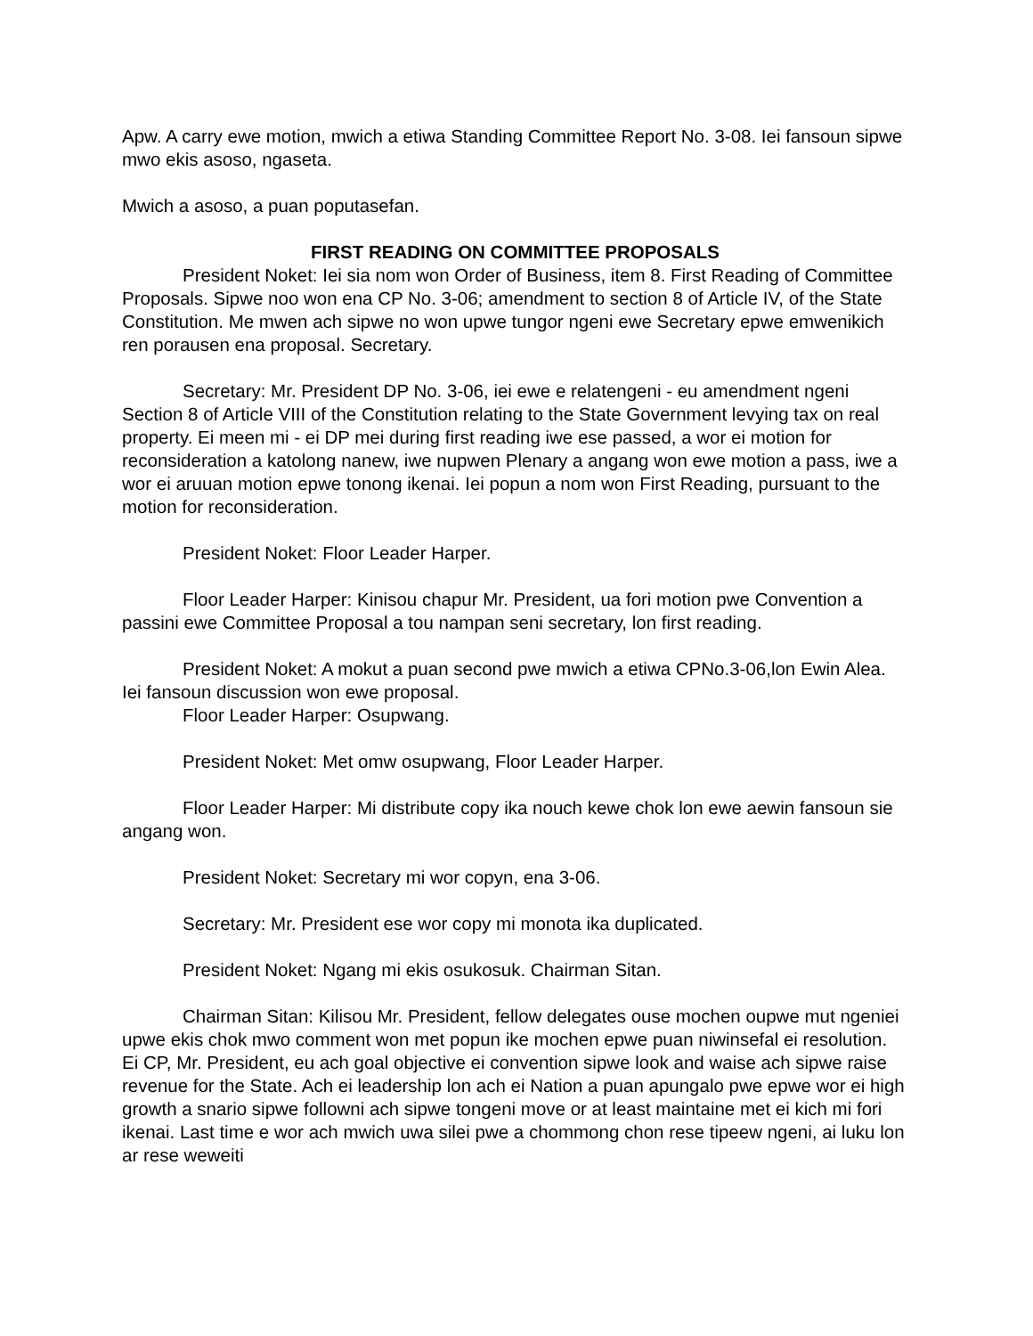Apw. A carry ewe motion, mwich a etiwa Standing Committee Report No. 3-08. Iei fansoun sipwe mwo ekis asoso, ngaseta.
Mwich a asoso, a puan poputasefan.
FIRST READING ON COMMITTEE PROPOSALS
President Noket: Iei sia nom won Order of Business, item 8. First Reading of Committee Proposals. Sipwe noo won ena CP No. 3-06; amendment to section 8 of Article IV, of the State Constitution. Me mwen ach sipwe no won upwe tungor ngeni ewe Secretary epwe emwenikich ren porausen ena proposal. Secretary.
Secretary: Mr. President DP No. 3-06, iei ewe e relatengeni - eu amendment ngeni Section 8 of Article VIII of the Constitution relating to the State Government levying tax on real property. Ei meen mi - ei DP mei during first reading iwe ese passed, a wor ei motion for reconsideration a katolong nanew, iwe nupwen Plenary a angang won ewe motion a pass, iwe a wor ei aruuan motion epwe tonong ikenai. Iei popun a nom won First Reading, pursuant to the motion for reconsideration.
President Noket: Floor Leader Harper.
Floor Leader Harper: Kinisou chapur Mr. President, ua fori motion pwe Convention a passini ewe Committee Proposal a tou nampan seni secretary, lon first reading.
President Noket: A mokut a puan second pwe mwich a etiwa CPNo.3-06,lon Ewin Alea. Iei fansoun discussion won ewe proposal.
Floor Leader Harper: Osupwang.
President Noket: Met omw osupwang, Floor Leader Harper.
Floor Leader Harper: Mi distribute copy ika nouch kewe chok lon ewe aewin fansoun sie angang won.
President Noket: Secretary mi wor copyn, ena 3-06.
Secretary: Mr. President ese wor copy mi monota ika duplicated.
President Noket: Ngang mi ekis osukosuk. Chairman Sitan.
Chairman Sitan: Kilisou Mr. President, fellow delegates ouse mochen oupwe mut ngeniei upwe ekis chok mwo comment won met popun ike mochen epwe puan niwinsefal ei resolution. Ei CP, Mr. President, eu ach goal objective ei convention sipwe look and waise ach sipwe raise revenue for the State. Ach ei leadership lon ach ei Nation a puan apungalo pwe epwe wor ei high growth a snario sipwe followni ach sipwe tongeni move or at least maintaine met ei kich mi fori ikenai. Last time e wor ach mwich uwa silei pwe a chommong chon rese tipeew ngeni, ai luku lon ar rese weweiti